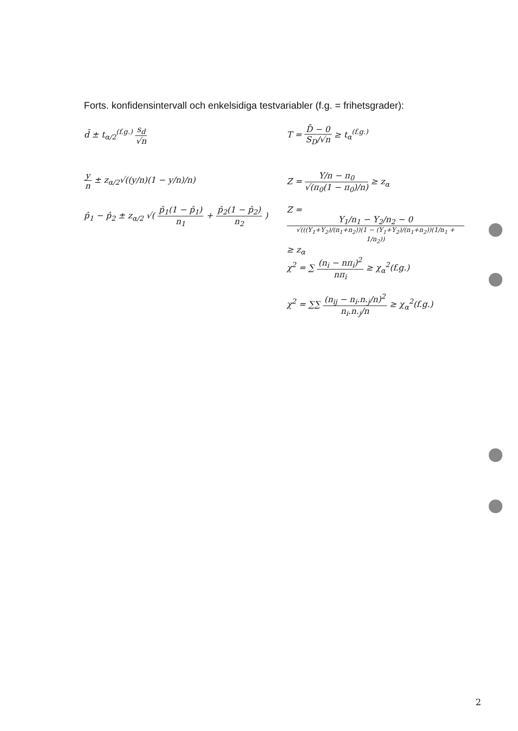Forts. konfidensintervall och enkelsidiga testvariabler (f.g. = frihetsgrader):
d̄ ± t<sub>α/2</sub><sup>(f.g.)</sup> s<sub>d</sub> √n T = D̄ − 0 S<sub>D</sub>/√n ≥ t<sub>α</sub><sup>(f.g.)</sup>
y n ± z<sub>α/2</sub>√((y/n)(1 − y/n)/n) Z = Y/n − π<sub>0</sub> √(π<sub>0</sub>(1 − π<sub>0</sub>)/n) ≥ z<sub>α</sub>
p̂<sub>1</sub> − p̂<sub>2</sub> ± z<sub>α/2</sub> √( p̂<sub>1</sub>(1 − p̂<sub>1</sub>) n<sub>1</sub> + p̂<sub>2</sub>(1 − p̂<sub>2</sub>) n<sub>2</sub> )
Z = Y<sub>1</sub>/n<sub>1</sub> − Y<sub>2</sub>/n<sub>2</sub> − 0 √(((Y<sub>1</sub>+Y<sub>2</sub>)/(n<sub>1</sub>+n<sub>2</sub>))(1 − (Y<sub>1</sub>+Y<sub>2</sub>)/(n<sub>1</sub>+n<sub>2</sub>))(1/n<sub>1</sub> + 1/n<sub>2</sub>)) ≥ z<sub>α</sub>
χ<sup>2</sup> = ∑ (n<sub>i</sub> − nπ<sub>i</sub>)<sup>2</sup> nπ<sub>i</sub> ≥ χ<sub>α</sub><sup>2</sup>(f.g.)
χ<sup>2</sup> = ∑∑ (n<sub>ij</sub> − n<sub>i</sub>.n.<sub>j</sub>/n)<sup>2</sup> n<sub>i</sub>.n.<sub>j</sub>/n ≥ χ<sub>α</sub><sup>2</sup>(f.g.)
2